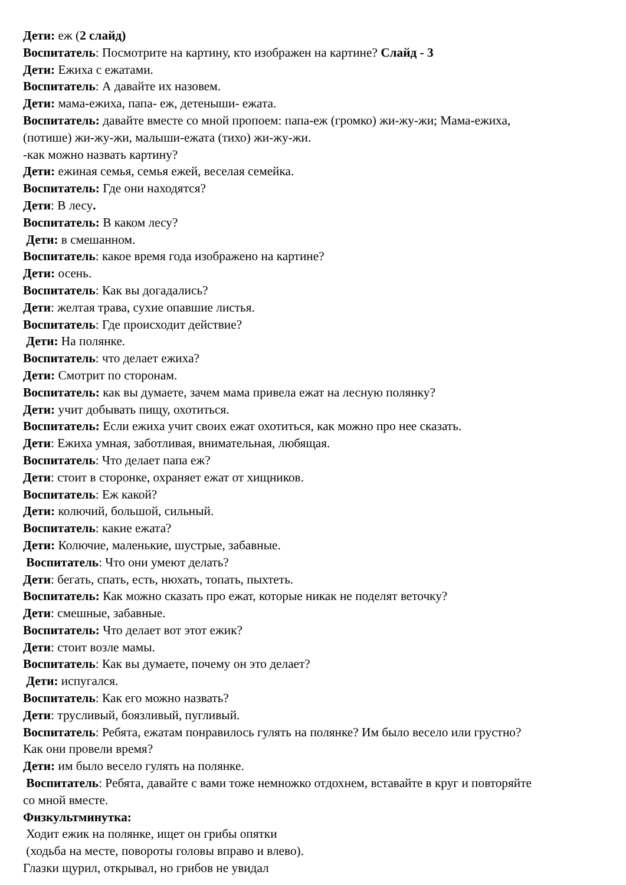Дети: еж (2 слайд)
Воспитатель: Посмотрите на картину, кто изображен на картине? Слайд - 3
Дети: Ежиха с ежатами.
Воспитатель: А давайте их назовем.
Дети: мама-ежиха, папа- еж, детеныши- ежата.
Воспитатель: давайте вместе со мной пропоем: папа-еж (громко) жи-жу-жи; Мама-ежиха,
(потише) жи-жу-жи, малыши-ежата (тихо) жи-жу-жи.
-как можно назвать картину?
Дети: ежиная семья, семья ежей, веселая семейка.
Воспитатель: Где они находятся?
Дети: В лесу.
Воспитатель: В каком лесу?
Дети: в смешанном.
Воспитатель: какое время года изображено на картине?
Дети: осень.
Воспитатель: Как вы догадались?
Дети: желтая трава, сухие опавшие листья.
Воспитатель: Где происходит действие?
Дети: На полянке.
Воспитатель: что делает ежиха?
Дети: Смотрит по сторонам.
Воспитатель: как вы думаете, зачем мама привела ежат на лесную полянку?
Дети: учит добывать пищу, охотиться.
Воспитатель: Если ежиха учит своих ежат охотиться, как можно про нее сказать.
Дети: Ежиха умная, заботливая, внимательная, любящая.
Воспитатель: Что делает папа еж?
Дети: стоит в сторонке, охраняет ежат от хищников.
Воспитатель: Еж какой?
Дети: колючий, большой, сильный.
Воспитатель: какие ежата?
Дети: Колючие, маленькие, шустрые, забавные.
Воспитатель: Что они умеют делать?
Дети: бегать, спать, есть, нюхать, топать, пыхтеть.
Воспитатель: Как можно сказать про ежат, которые никак не поделят веточку?
Дети: смешные, забавные.
Воспитатель: Что делает вот этот ежик?
Дети: стоит возле мамы.
Воспитатель: Как вы думаете, почему он это делает?
Дети: испугался.
Воспитатель: Как его можно назвать?
Дети: трусливый, боязливый, пугливый.
Воспитатель: Ребята, ежатам понравилось гулять на полянке? Им было весело или грустно?
Как они провели время?
Дети: им было весело гулять на полянке.
Воспитатель: Ребята, давайте с вами тоже немножко отдохнем, вставайте в круг и повторяйте
со мной вместе.
Физкультминутка:
Ходит ежик на полянке, ищет он грибы опятки
(ходьба на месте, повороты головы вправо и влево).
Глазки щурил, открывал, но грибов не увидал